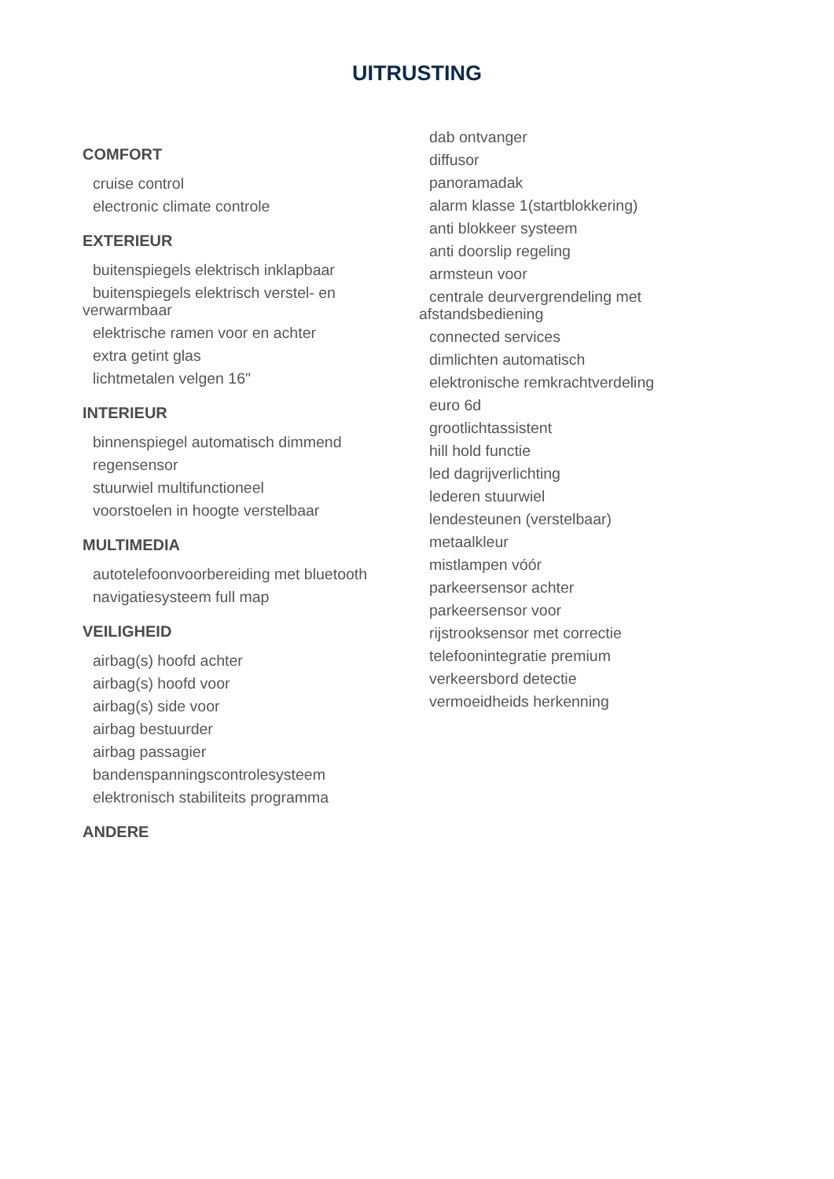UITRUSTING
COMFORT
cruise control
electronic climate controle
EXTERIEUR
buitenspiegels elektrisch inklapbaar
buitenspiegels elektrisch verstel- en verwarmbaar
elektrische ramen voor en achter
extra getint glas
lichtmetalen velgen 16"
INTERIEUR
binnenspiegel automatisch dimmend
regensensor
stuurwiel multifunctioneel
voorstoelen in hoogte verstelbaar
MULTIMEDIA
autotelefoonvoorbereiding met bluetooth
navigatiesysteem full map
VEILIGHEID
airbag(s) hoofd achter
airbag(s) hoofd voor
airbag(s) side voor
airbag bestuurder
airbag passagier
bandenspanningscontrolesysteem
elektronisch stabiliteits programma
ANDERE
dab ontvanger
diffusor
panoramadak
alarm klasse 1(startblokkering)
anti blokkeer systeem
anti doorslip regeling
armsteun voor
centrale deurvergrendeling met afstandsbediening
connected services
dimlichten automatisch
elektronische remkrachtverdeling
euro 6d
grootlichtassistent
hill hold functie
led dagrijverlichting
lederen stuurwiel
lendesteunen (verstelbaar)
metaalkleur
mistlampen vóór
parkeersensor achter
parkeersensor voor
rijstrooksensor met correctie
telefoonintegratie premium
verkeersbord detectie
vermoeidheids herkenning